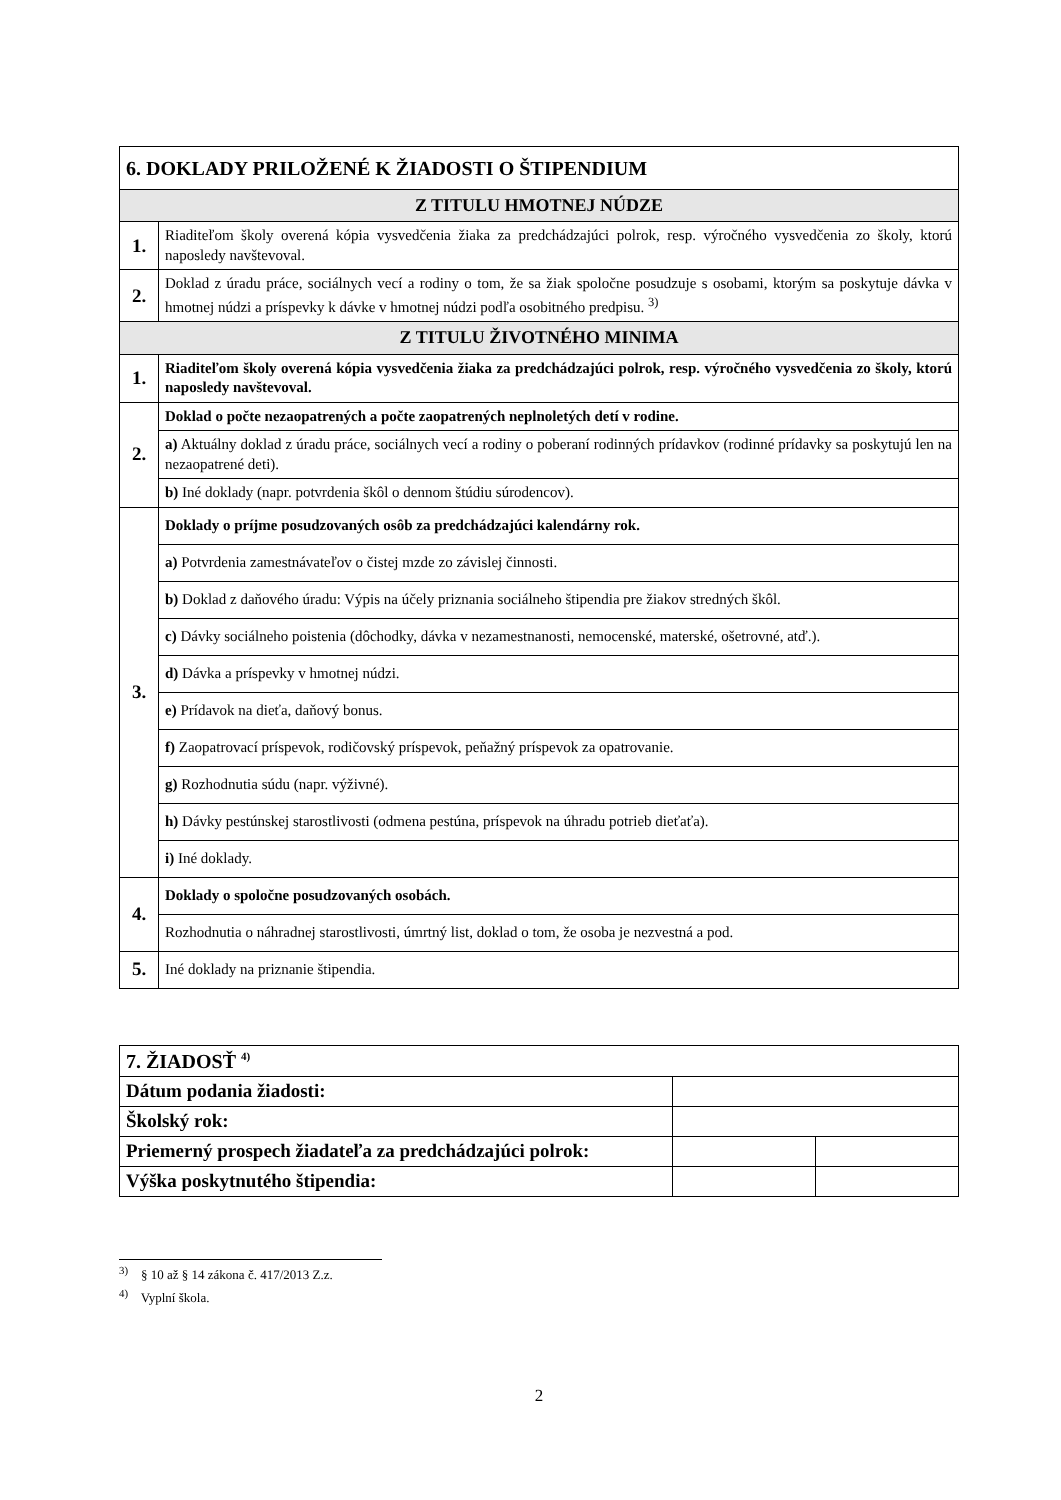| 6. DOKLADY PRILOŽENÉ K ŽIADOSTI O ŠTIPENDIUM | |
| Z TITULU HMOTNEJ NÚDZE | |
| 1. | Riaditeľom školy overená kópia vysvedčenia žiaka za predchádzajúci polrok, resp. výročného vysvedčenia zo školy, ktorú naposledy navštevoval. |
| 2. | Doklad z úradu práce, sociálnych vecí a rodiny o tom, že sa žiak spoločne posudzuje s osobami, ktorým sa poskytuje dávka v hmotnej núdzi a príspevky k dávke v hmotnej núdzi podľa osobitného predpisu. <sup>3)</sup> |
| Z TITULU ŽIVOTNÉHO MINIMA | |
| 1. | Riaditeľom školy overená kópia vysvedčenia žiaka za predchádzajúci polrok, resp. výročného vysvedčenia zo školy, ktorú naposledy navštevoval. |
| 2. | Doklad o počte nezaopatrených a počte zaopatrených neplnoletých detí v rodine. |
| | a) Aktuálny doklad z úradu práce, sociálnych vecí a rodiny o poberaní rodinných prídavkov (rodinné prídavky sa poskytujú len na nezaopatrené deti). |
| | b) Iné doklady (napr. potvrdenia škôl o dennom štúdiu súrodencov). |
| 3. | Doklady o príjme posudzovaných osôb za predchádzajúci kalendárny rok. |
| | a) Potvrdenia zamestnávateľov o čistej mzde zo závislej činnosti. |
| | b) Doklad z daňového úradu: Výpis na účely priznania sociálneho štipendia pre žiakov stredných škôl. |
| | c) Dávky sociálneho poistenia (dôchodky, dávka v nezamestnanosti, nemocenské, materské, ošetrovné, atď.). |
| | d) Dávka a príspevky v hmotnej núdzi. |
| | e) Prídavok na dieťa, daňový bonus. |
| | f) Zaopatrovací príspevok, rodičovský príspevok, peňažný príspevok za opatrovanie. |
| | g) Rozhodnutia súdu (napr. výživné). |
| | h) Dávky pestúnskej starostlivosti (odmena pestúna, príspevok na úhradu potrieb dieťaťa). |
| | i) Iné doklady. |
| 4. | Doklady o spoločne posudzovaných osobách. |
| | Rozhodnutia o náhradnej starostlivosti, úmrtný list, doklad o tom, že osoba je nezvestná a pod. |
| 5. | Iné doklady na priznanie štipendia. |
| 7. ŽIADOSŤ <sup>4)</sup> | | |
| Dátum podania žiadosti: | | |
| Školský rok: | | |
| Priemerný prospech žiadateľa za predchádzajúci polrok: | | |
| Výška poskytnutého štipendia: | | |
<sup>3)</sup> § 10 až § 14 zákona č. 417/2013 Z.z.
<sup>4)</sup> Vyplní škola.
2